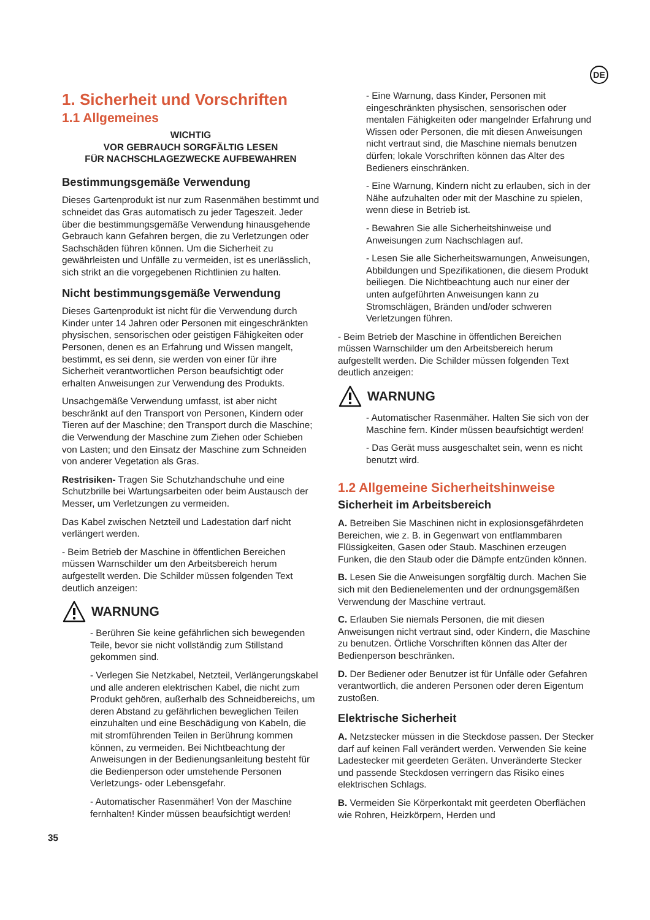DE
1. Sicherheit und Vorschriften
1.1 Allgemeines
WICHTIG
VOR GEBRAUCH SORGFÄLTIG LESEN
FÜR NACHSCHLAGEZWECKE AUFBEWAHREN
Bestimmungsgemäße Verwendung
Dieses Gartenprodukt ist nur zum Rasenmähen bestimmt und schneidet das Gras automatisch zu jeder Tageszeit. Jeder über die bestimmungsgemäße Verwendung hinausgehende Gebrauch kann Gefahren bergen, die zu Verletzungen oder Sachschäden führen können. Um die Sicherheit zu gewährleisten und Unfälle zu vermeiden, ist es unerlässlich, sich strikt an die vorgegebenen Richtlinien zu halten.
Nicht bestimmungsgemäße Verwendung
Dieses Gartenprodukt ist nicht für die Verwendung durch Kinder unter 14 Jahren oder Personen mit eingeschränkten physischen, sensorischen oder geistigen Fähigkeiten oder Personen, denen es an Erfahrung und Wissen mangelt, bestimmt, es sei denn, sie werden von einer für ihre Sicherheit verantwortlichen Person beaufsichtigt oder erhalten Anweisungen zur Verwendung des Produkts.
Unsachgemäße Verwendung umfasst, ist aber nicht beschränkt auf den Transport von Personen, Kindern oder Tieren auf der Maschine; den Transport durch die Maschine; die Verwendung der Maschine zum Ziehen oder Schieben von Lasten; und den Einsatz der Maschine zum Schneiden von anderer Vegetation als Gras.
Restrisiken- Tragen Sie Schutzhandschuhe und eine Schutzbrille bei Wartungsarbeiten oder beim Austausch der Messer, um Verletzungen zu vermeiden.
Das Kabel zwischen Netzteil und Ladestation darf nicht verlängert werden.
- Beim Betrieb der Maschine in öffentlichen Bereichen müssen Warnschilder um den Arbeitsbereich herum aufgestellt werden. Die Schilder müssen folgenden Text deutlich anzeigen:
WARNUNG
- Berühren Sie keine gefährlichen sich bewegenden Teile, bevor sie nicht vollständig zum Stillstand gekommen sind.
- Verlegen Sie Netzkabel, Netzteil, Verlängerungskabel und alle anderen elektrischen Kabel, die nicht zum Produkt gehören, außerhalb des Schneidbereichs, um deren Abstand zu gefährlichen beweglichen Teilen einzuhalten und eine Beschädigung von Kabeln, die mit stromführenden Teilen in Berührung kommen können, zu vermeiden. Bei Nichtbeachtung der Anweisungen in der Bedienungsanleitung besteht für die Bedienperson oder umstehende Personen Verletzungs- oder Lebensgefahr.
- Automatischer Rasenmäher! Von der Maschine fernhalten! Kinder müssen beaufsichtigt werden!
- Eine Warnung, dass Kinder, Personen mit eingeschränkten physischen, sensorischen oder mentalen Fähigkeiten oder mangelnder Erfahrung und Wissen oder Personen, die mit diesen Anweisungen nicht vertraut sind, die Maschine niemals benutzen dürfen; lokale Vorschriften können das Alter des Bedieners einschränken.
- Eine Warnung, Kindern nicht zu erlauben, sich in der Nähe aufzuhalten oder mit der Maschine zu spielen, wenn diese in Betrieb ist.
- Bewahren Sie alle Sicherheitshinweise und Anweisungen zum Nachschlagen auf.
- Lesen Sie alle Sicherheitswarnungen, Anweisungen, Abbildungen und Spezifikationen, die diesem Produkt beiliegen. Die Nichtbeachtung auch nur einer der unten aufgeführten Anweisungen kann zu Stromschlägen, Bränden und/oder schweren Verletzungen führen.
- Beim Betrieb der Maschine in öffentlichen Bereichen müssen Warnschilder um den Arbeitsbereich herum aufgestellt werden. Die Schilder müssen folgenden Text deutlich anzeigen:
WARNUNG
- Automatischer Rasenmäher. Halten Sie sich von der Maschine fern. Kinder müssen beaufsichtigt werden!
- Das Gerät muss ausgeschaltet sein, wenn es nicht benutzt wird.
1.2 Allgemeine Sicherheitshinweise
Sicherheit im Arbeitsbereich
A. Betreiben Sie Maschinen nicht in explosionsgefährdeten Bereichen, wie z. B. in Gegenwart von entflammbaren Flüssigkeiten, Gasen oder Staub. Maschinen erzeugen Funken, die den Staub oder die Dämpfe entzünden können.
B. Lesen Sie die Anweisungen sorgfältig durch. Machen Sie sich mit den Bedienelementen und der ordnungsgemäßen Verwendung der Maschine vertraut.
C. Erlauben Sie niemals Personen, die mit diesen Anweisungen nicht vertraut sind, oder Kindern, die Maschine zu benutzen. Örtliche Vorschriften können das Alter der Bedienperson beschränken.
D. Der Bediener oder Benutzer ist für Unfälle oder Gefahren verantwortlich, die anderen Personen oder deren Eigentum zustoßen.
Elektrische Sicherheit
A. Netzstecker müssen in die Steckdose passen. Der Stecker darf auf keinen Fall verändert werden. Verwenden Sie keine Ladestecker mit geerdeten Geräten. Unveränderte Stecker und passende Steckdosen verringern das Risiko eines elektrischen Schlags.
B. Vermeiden Sie Körperkontakt mit geerdeten Oberflächen wie Rohren, Heizkörpern, Herden und
35